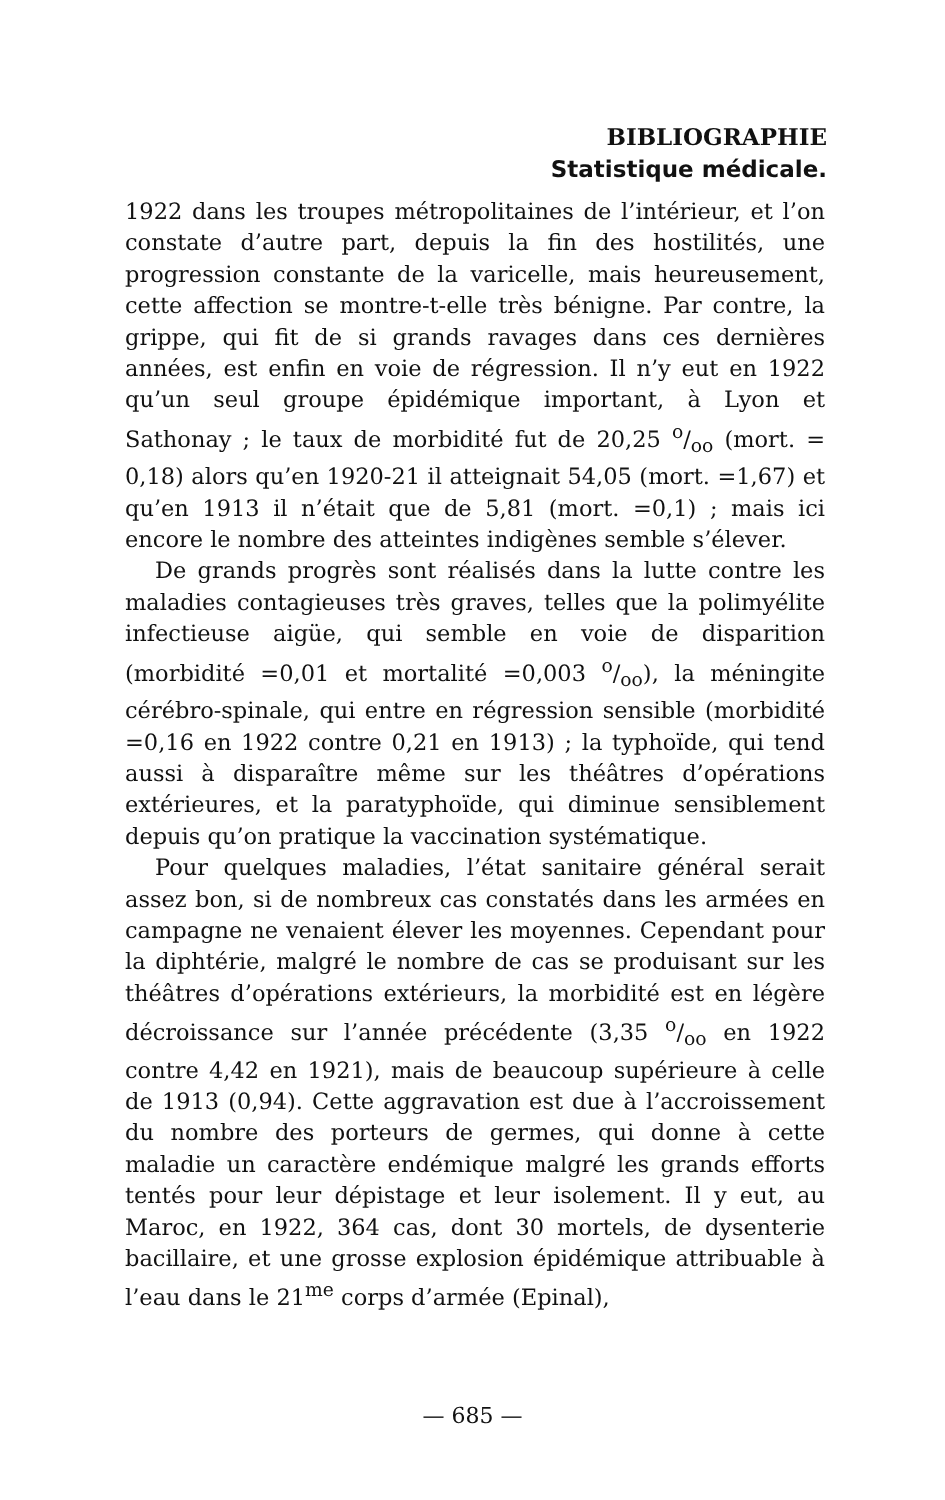BIBLIOGRAPHIE
Statistique médicale.
1922 dans les troupes métropolitaines de l’intérieur, et l’on constate d’autre part, depuis la fin des hostilités, une progression constante de la varicelle, mais heureusement, cette affection se montre-t-elle très bénigne. Par contre, la grippe, qui fit de si grands ravages dans ces dernières années, est enfin en voie de régression. Il n’y eut en 1922 qu’un seul groupe épidémique important, à Lyon et Sathonay ; le taux de morbidité fut de 20,25 o/oo (mort. = 0,18) alors qu’en 1920-21 il atteignait 54,05 (mort. =1,67) et qu’en 1913 il n’était que de 5,81 (mort. =0,1) ; mais ici encore le nombre des atteintes indigènes semble s’élever.
De grands progrès sont réalisés dans la lutte contre les maladies contagieuses très graves, telles que la polimyélite infectieuse aigüe, qui semble en voie de disparition (morbidité =0,01 et mortalité =0,003 o/oo), la méningite cérébro-spinale, qui entre en régression sensible (morbidité =0,16 en 1922 contre 0,21 en 1913) ; la typhoïde, qui tend aussi à disparaître même sur les théâtres d’opérations extérieures, et la paratyphoïde, qui diminue sensiblement depuis qu’on pratique la vaccination systématique.
Pour quelques maladies, l’état sanitaire général serait assez bon, si de nombreux cas constatés dans les armées en campagne ne venaient élever les moyennes. Cependant pour la diphtérie, malgré le nombre de cas se produisant sur les théâtres d’opérations extérieurs, la morbidité est en légère décroissance sur l’année précédente (3,35 o/oo en 1922 contre 4,42 en 1921), mais de beaucoup supérieure à celle de 1913 (0,94). Cette aggravation est due à l’accroissement du nombre des porteurs de germes, qui donne à cette maladie un caractère endémique malgré les grands efforts tentés pour leur dépistage et leur isolement. Il y eut, au Maroc, en 1922, 364 cas, dont 30 mortels, de dysenterie bacillaire, et une grosse explosion épidémique attribuable à l’eau dans le 21<sup>me</sup> corps d’armée (Epinal),
— 685 —